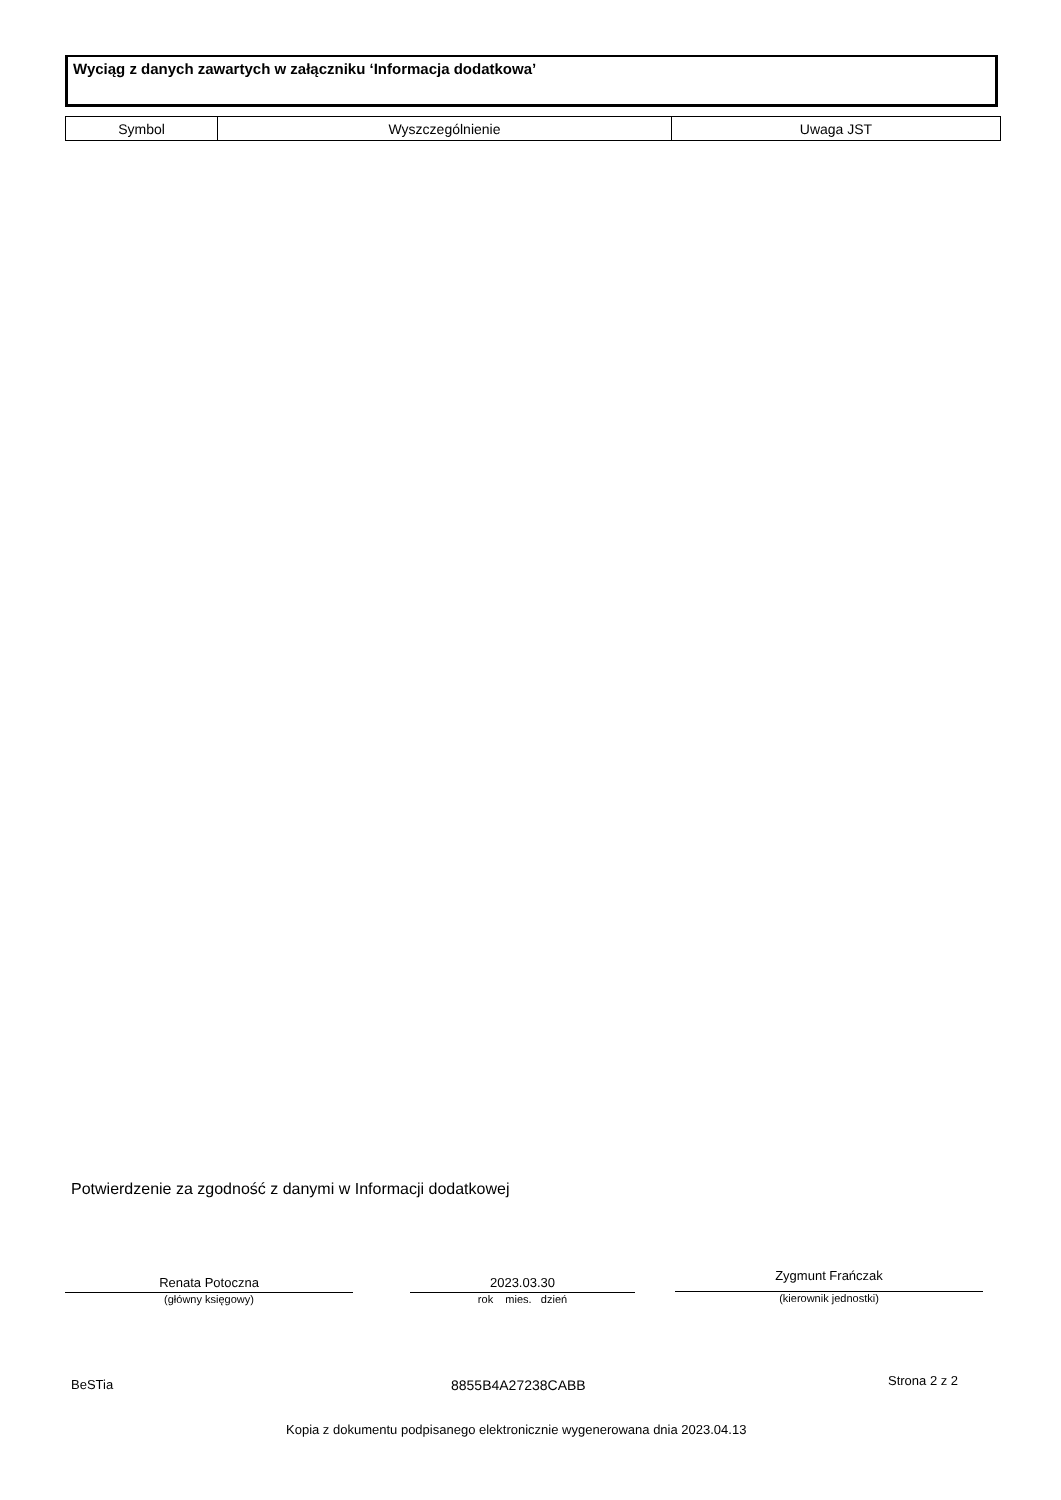Wyciąg z danych zawartych w załączniku ‘Informacja dodatkowa’
| Symbol | Wyszczególnienie | Uwaga JST |
| --- | --- | --- |
Potwierdzenie za zgodność z danymi w Informacji dodatkowej
Renata Potoczna
(główny księgowy)
2023.03.30
rok mies. dzień
Zygmunt Frańczak
(kierownik jednostki)
BeSTia 8855B4A27238CABB Strona 2 z 2
Kopia z dokumentu podpisanego elektronicznie wygenerowana dnia 2023.04.13